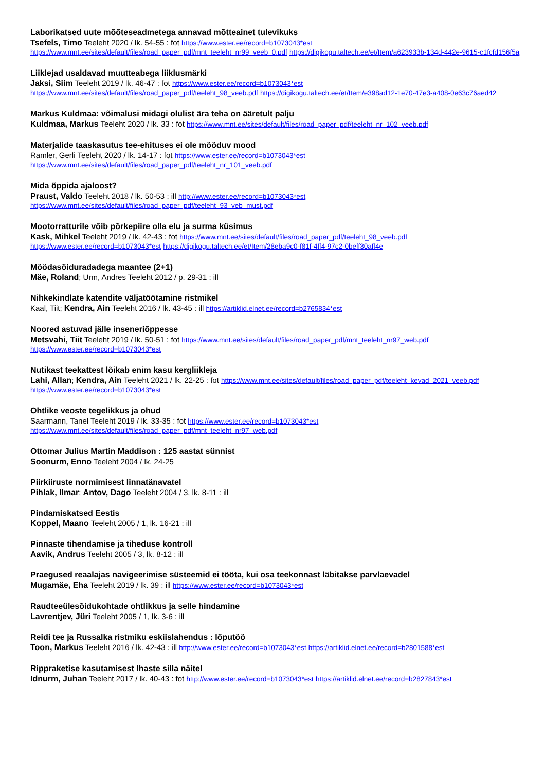Laborikatsed uute mõõteseadmetega annavad mõtteainet tulevikuks
Tsefels, Timo Teeleht 2020 / lk. 54-55 : fot https://www.ester.ee/record=b1073043*est https://www.mnt.ee/sites/default/files/road_paper_pdf/mnt_teeleht_nr99_veeb_0.pdf https://digikogu.taltech.ee/et/Item/a623933b-134d-442e-9615-c1fcfd156f5a
Liiklejad usaldavad muutteabega liiklusmärki
Jaksi, Siim Teeleht 2019 / lk. 46-47 : fot https://www.ester.ee/record=b1073043*est https://www.mnt.ee/sites/default/files/road_paper_pdf/teeleht_98_veeb.pdf https://digikogu.taltech.ee/et/Item/e398ad12-1e70-47e3-a408-0e63c76aed42
Markus Kuldmaa: võimalusi midagi olulist ära teha on ääretult palju
Kuldmaa, Markus Teeleht 2020 / lk. 33 : fot https://www.mnt.ee/sites/default/files/road_paper_pdf/teeleht_nr_102_veeb.pdf
Materjalide taaskasutus tee-ehituses ei ole mööduv mood
Ramler, Gerli Teeleht 2020 / lk. 14-17 : fot https://www.ester.ee/record=b1073043*est https://www.mnt.ee/sites/default/files/road_paper_pdf/teeleht_nr_101_veeb.pdf
Mida õppida ajaloost?
Praust, Valdo Teeleht 2018 / lk. 50-53 : ill http://www.ester.ee/record=b1073043*est https://www.mnt.ee/sites/default/files/road_paper_pdf/teeleht_93_veb_must.pdf
Mootorratturile võib põrkepiire olla elu ja surma küsimus
Kask, Mihkel Teeleht 2019 / lk. 42-43 : fot https://www.mnt.ee/sites/default/files/road_paper_pdf/teeleht_98_veeb.pdf https://www.ester.ee/record=b1073043*est https://digikogu.taltech.ee/et/Item/28eba9c0-f81f-4ff4-97c2-0beff30aff4e
Möödasõiduradadega maantee (2+1)
Mäe, Roland; Urm, Andres Teeleht 2012 / p. 29-31 : ill
Nihkekindlate katendite väljatöötamine ristmikel
Kaal, Tiit; Kendra, Ain Teeleht 2016 / lk. 43-45 : ill https://artiklid.elnet.ee/record=b2765834*est
Noored astuvad jälle inseneriõppesse
Metsvahi, Tiit Teeleht 2019 / lk. 50-51 : fot https://www.mnt.ee/sites/default/files/road_paper_pdf/mnt_teeleht_nr97_web.pdf https://www.ester.ee/record=b1073043*est
Nutikast teekattest lõikab enim kasu kergliikleja
Lahi, Allan; Kendra, Ain Teeleht 2021 / lk. 22-25 : fot https://www.mnt.ee/sites/default/files/road_paper_pdf/teeleht_kevad_2021_veeb.pdf https://www.ester.ee/record=b1073043*est
Ohtlike veoste tegelikkus ja ohud
Saarmann, Tanel Teeleht 2019 / lk. 33-35 : fot https://www.ester.ee/record=b1073043*est https://www.mnt.ee/sites/default/files/road_paper_pdf/mnt_teeleht_nr97_web.pdf
Ottomar Julius Martin Maddison : 125 aastat sünnist
Soonurm, Enno Teeleht 2004 / lk. 24-25
Piirkiiruste normimisest linnatänavatel
Pihlak, Ilmar; Antov, Dago Teeleht 2004 / 3, lk. 8-11 : ill
Pindamiskatsed Eestis
Koppel, Maano Teeleht 2005 / 1, lk. 16-21 : ill
Pinnaste tihendamise ja tiheduse kontroll
Aavik, Andrus Teeleht 2005 / 3, lk. 8-12 : ill
Praegused reaalajas navigeerimise süsteemid ei tööta, kui osa teekonnast läbitakse parvlaevadel
Mugamäe, Eha Teeleht 2019 / lk. 39 : ill https://www.ester.ee/record=b1073043*est
Raudteeülesõidukohtade ohtlikkus ja selle hindamine
Lavrentjev, Jüri Teeleht 2005 / 1, lk. 3-6 : ill
Reidi tee ja Russalka ristmiku eskiislahendus : lõputöö
Toon, Markus Teeleht 2016 / lk. 42-43 : ill http://www.ester.ee/record=b1073043*est https://artiklid.elnet.ee/record=b2801588*est
Rippraketise kasutamisest Ihaste silla näitel
Idnurm, Juhan Teeleht 2017 / lk. 40-43 : fot http://www.ester.ee/record=b1073043*est https://artiklid.elnet.ee/record=b2827843*est